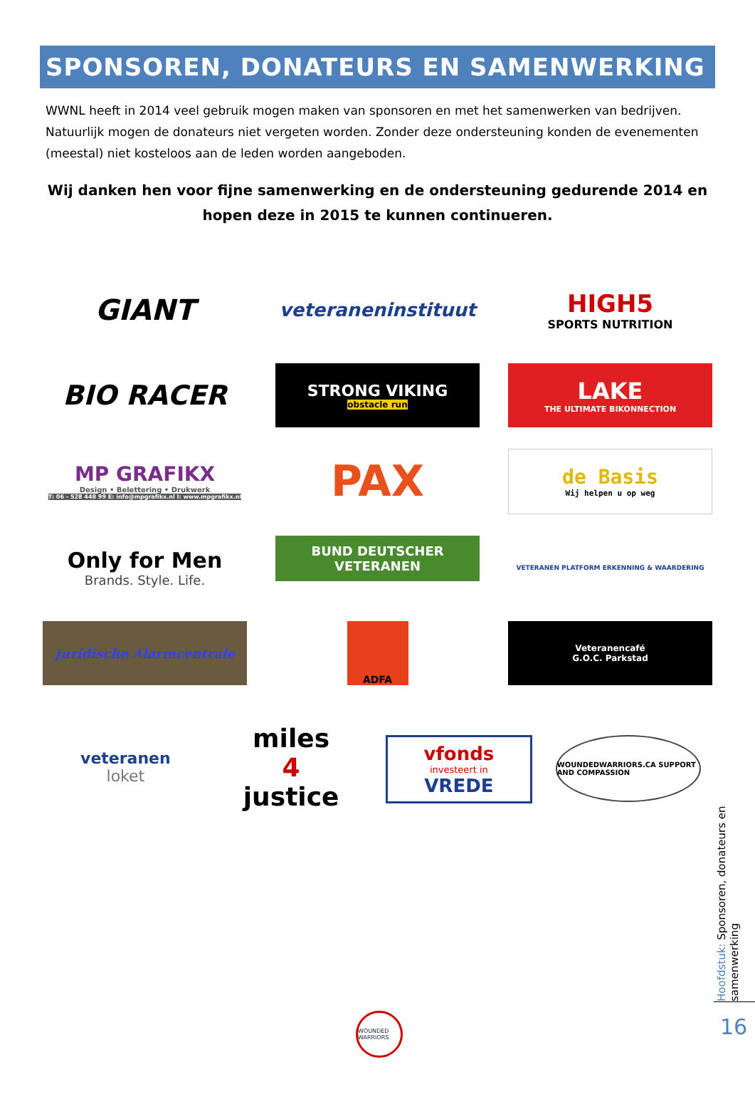SPONSOREN, DONATEURS EN SAMENWERKING
WWNL heeft in 2014 veel gebruik mogen maken van sponsoren en met het samenwerken van bedrijven. Natuurlijk mogen de donateurs niet vergeten worden. Zonder deze ondersteuning konden de evenementen (meestal) niet kosteloos aan de leden worden aangeboden.
Wij danken hen voor fijne samenwerking en de ondersteuning gedurende 2014 en hopen deze in 2015 te kunnen continueren.
GIANT
veteraneninstituut
HIGH5
SPORTS NUTRITION
BIO RACER
STRONG VIKING
obstacle run
LAKE
THE ULTIMATE BIKONNECTION
MP GRAFIKX
Design • Belettering • Drukwerk
T: 06 - 528 448 99 E: info@mpgrafikx.nl I: www.mpgrafikx.nl
PAX
de Basis
Wij helpen u op weg
Only for Men
Brands. Style. Life.
BUND DEUTSCHER
VETERANEN
VETERANEN PLATFORM ERKENNING & WAARDERING
Juridische Alarmcentrale
ADFA
Veteranencafé
G.O.C. Parkstad
veteranen
loket
miles
4
justice
vfonds
investeert in
VREDE
WOUNDEDWARRIORS.CA SUPPORT AND COMPASSION
WOUNDED WARRIORS
Hoofdstuk: Sponsoren, donateurs en samenwerking
16